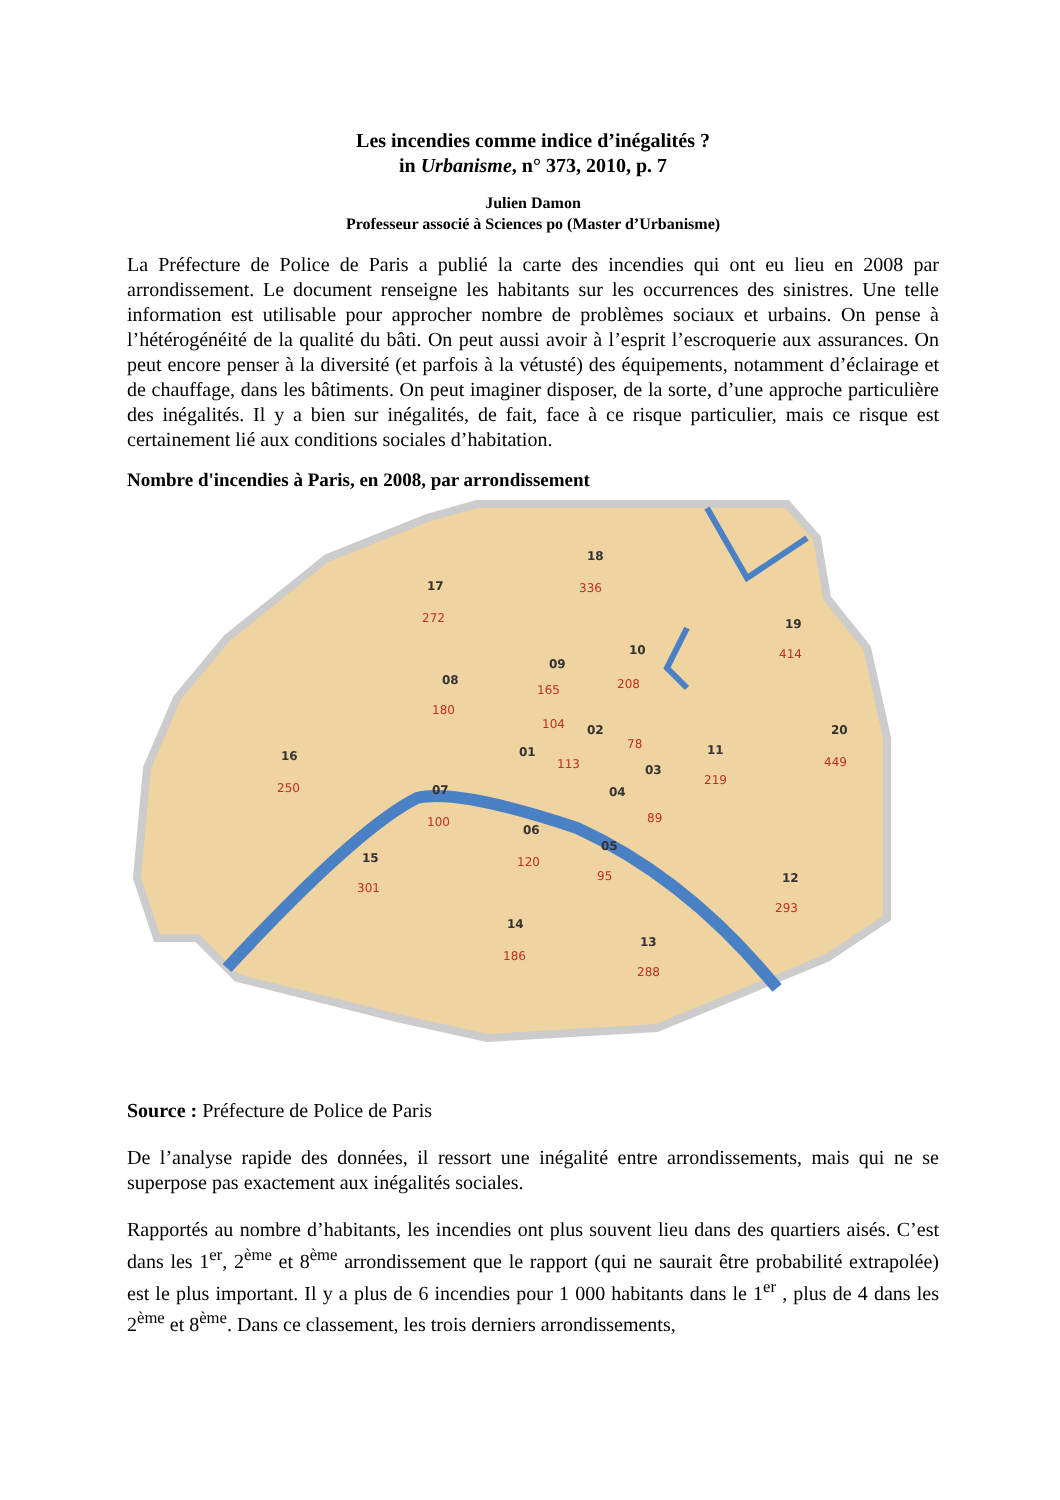Les incendies comme indice d’inégalités ?
in Urbanisme, n° 373, 2010, p. 7
Julien Damon
Professeur associé à Sciences po (Master d’Urbanisme)
La Préfecture de Police de Paris a publié la carte des incendies qui ont eu lieu en 2008 par arrondissement. Le document renseigne les habitants sur les occurrences des sinistres. Une telle information est utilisable pour approcher nombre de problèmes sociaux et urbains. On pense à l’hétérogénéité de la qualité du bâti. On peut aussi avoir à l’esprit l’escroquerie aux assurances. On peut encore penser à la diversité (et parfois à la vétusté) des équipements, notamment d’éclairage et de chauffage, dans les bâtiments. On peut imaginer disposer, de la sorte, d’une approche particulière des inégalités. Il y a bien sur inégalités, de fait, face à ce risque particulier, mais ce risque est certainement lié aux conditions sociales d’habitation.
Nombre d'incendies à Paris, en 2008, par arrondissement
17
18
19
20
08
09
10
11
12
13
14
15
16
07
06
05
04
03
02
01
272
336
414
449
180
165
208
219
293
288
186
301
250
100
120
95
89
78
104
113
Source : Préfecture de Police de Paris
De l’analyse rapide des données, il ressort une inégalité entre arrondissements, mais qui ne se superpose pas exactement aux inégalités sociales.
Rapportés au nombre d’habitants, les incendies ont plus souvent lieu dans des quartiers aisés. C’est dans les 1<sup>er</sup>, 2<sup>ème</sup> et 8<sup>ème</sup> arrondissement que le rapport (qui ne saurait être probabilité extrapolée) est le plus important. Il y a plus de 6 incendies pour 1 000 habitants dans le 1<sup>er</sup> , plus de 4 dans les 2<sup>ème</sup> et 8<sup>ème</sup>. Dans ce classement, les trois derniers arrondissements,